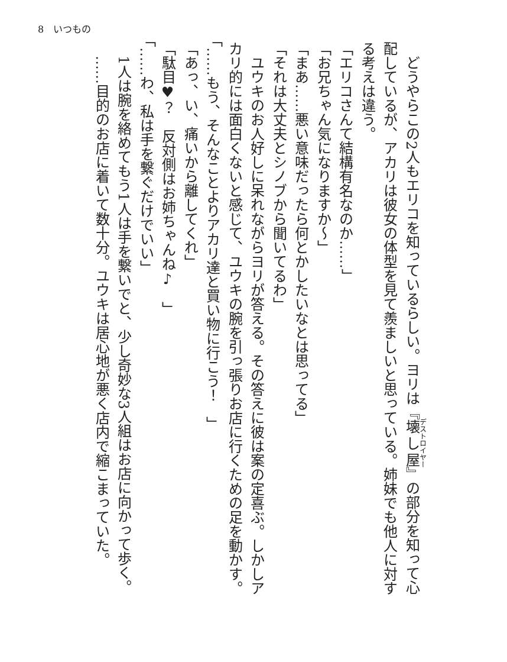8　いつもの
　どうやらこの2人もエリコを知っているらしい。ヨリは『壊し屋』の部分を知って心配しているが、アカリは彼女の体型を見て羨ましいと思っている。姉妹でも他人に対する考えは違う。
「エリコさんて結構有名なのか……」
「お兄ちゃん気になりますか～」
「まあ……悪い意味だったら何とかしたいなとは思ってる」
「それは大丈夫とシノブから聞いてるわ」
　ユウキのお人好しに呆れながらヨリが答える。その答えに彼は案の定喜ぶ。しかしアカリ的には面白くないと感じて、ユウキの腕を引っ張りお店に行くための足を動かす。
「……もう、そんなことよりアカリ達と買い物に行こう！　」
「あっ、い、痛いから離してくれ」
「駄目♥？　反対側はお姉ちゃんね♪　」
「……わ、私は手を繋ぐだけでいい」
　1人は腕を絡めてもう1人は手を繋いでと、少し奇妙な3人組はお店に向かって歩く。
　……目的のお店に着いて数十分。ユウキは居心地が悪く店内で縮こまっていた。